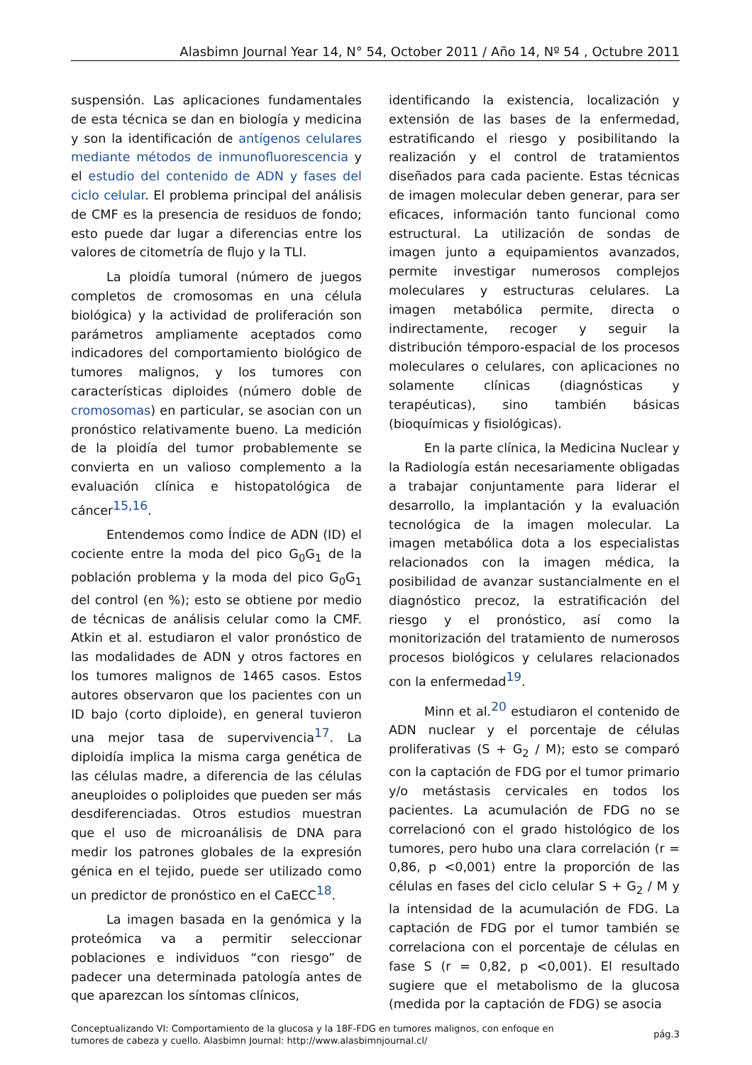Alasbimn Journal Year 14, N° 54, October 2011 / Año 14, Nº 54 , Octubre 2011
suspensión. Las aplicaciones fundamentales de esta técnica se dan en biología y medicina y son la identificación de antígenos celulares mediante métodos de inmunofluorescencia y el estudio del contenido de ADN y fases del ciclo celular. El problema principal del análisis de CMF es la presencia de residuos de fondo; esto puede dar lugar a diferencias entre los valores de citometría de flujo y la TLI.
La ploidía tumoral (número de juegos completos de cromosomas en una célula biológica) y la actividad de proliferación son parámetros ampliamente aceptados como indicadores del comportamiento biológico de tumores malignos, y los tumores con características diploides (número doble de cromosomas) en particular, se asocian con un pronóstico relativamente bueno. La medición de la ploidía del tumor probablemente se convierta en un valioso complemento a la evaluación clínica e histopatológica de cáncer<sup>15,16</sup>.
Entendemos como Índice de ADN (ID) el cociente entre la moda del pico G<sub>0</sub>G<sub>1</sub> de la población problema y la moda del pico G<sub>0</sub>G<sub>1</sub> del control (en %); esto se obtiene por medio de técnicas de análisis celular como la CMF. Atkin et al. estudiaron el valor pronóstico de las modalidades de ADN y otros factores en los tumores malignos de 1465 casos. Estos autores observaron que los pacientes con un ID bajo (corto diploide), en general tuvieron una mejor tasa de supervivencia<sup>17</sup>. La diploidía implica la misma carga genética de las células madre, a diferencia de las células aneuploides o poliploides que pueden ser más desdiferenciadas. Otros estudios muestran que el uso de microanálisis de DNA para medir los patrones globales de la expresión génica en el tejido, puede ser utilizado como un predictor de pronóstico en el CaECC<sup>18</sup>.
La imagen basada en la genómica y la proteómica va a permitir seleccionar poblaciones e individuos “con riesgo” de padecer una determinada patología antes de que aparezcan los síntomas clínicos,
identificando la existencia, localización y extensión de las bases de la enfermedad, estratificando el riesgo y posibilitando la realización y el control de tratamientos diseñados para cada paciente. Estas técnicas de imagen molecular deben generar, para ser eficaces, información tanto funcional como estructural. La utilización de sondas de imagen junto a equipamientos avanzados, permite investigar numerosos complejos moleculares y estructuras celulares. La imagen metabólica permite, directa o indirectamente, recoger y seguir la distribución témporo-espacial de los procesos moleculares o celulares, con aplicaciones no solamente clínicas (diagnósticas y terapéuticas), sino también básicas (bioquímicas y fisiológicas).
En la parte clínica, la Medicina Nuclear y la Radiología están necesariamente obligadas a trabajar conjuntamente para liderar el desarrollo, la implantación y la evaluación tecnológica de la imagen molecular. La imagen metabólica dota a los especialistas relacionados con la imagen médica, la posibilidad de avanzar sustancialmente en el diagnóstico precoz, la estratificación del riesgo y el pronóstico, así como la monitorización del tratamiento de numerosos procesos biológicos y celulares relacionados con la enfermedad<sup>19</sup>.
Minn et al.<sup>20</sup> estudiaron el contenido de ADN nuclear y el porcentaje de células proliferativas (S + G<sub>2</sub> / M); esto se comparó con la captación de FDG por el tumor primario y/o metástasis cervicales en todos los pacientes. La acumulación de FDG no se correlacionó con el grado histológico de los tumores, pero hubo una clara correlación (r = 0,86, p <0,001) entre la proporción de las células en fases del ciclo celular S + G<sub>2</sub> / M y la intensidad de la acumulación de FDG. La captación de FDG por el tumor también se correlaciona con el porcentaje de células en fase S (r = 0,82, p <0,001). El resultado sugiere que el metabolismo de la glucosa (medida por la captación de FDG) se asocia
Conceptualizando VI: Comportamiento de la glucosa y la 18F-FDG en tumores malignos, con enfoque en
tumores de cabeza y cuello. Alasbimn Journal: http://www.alasbimnjournal.cl/
pág.3